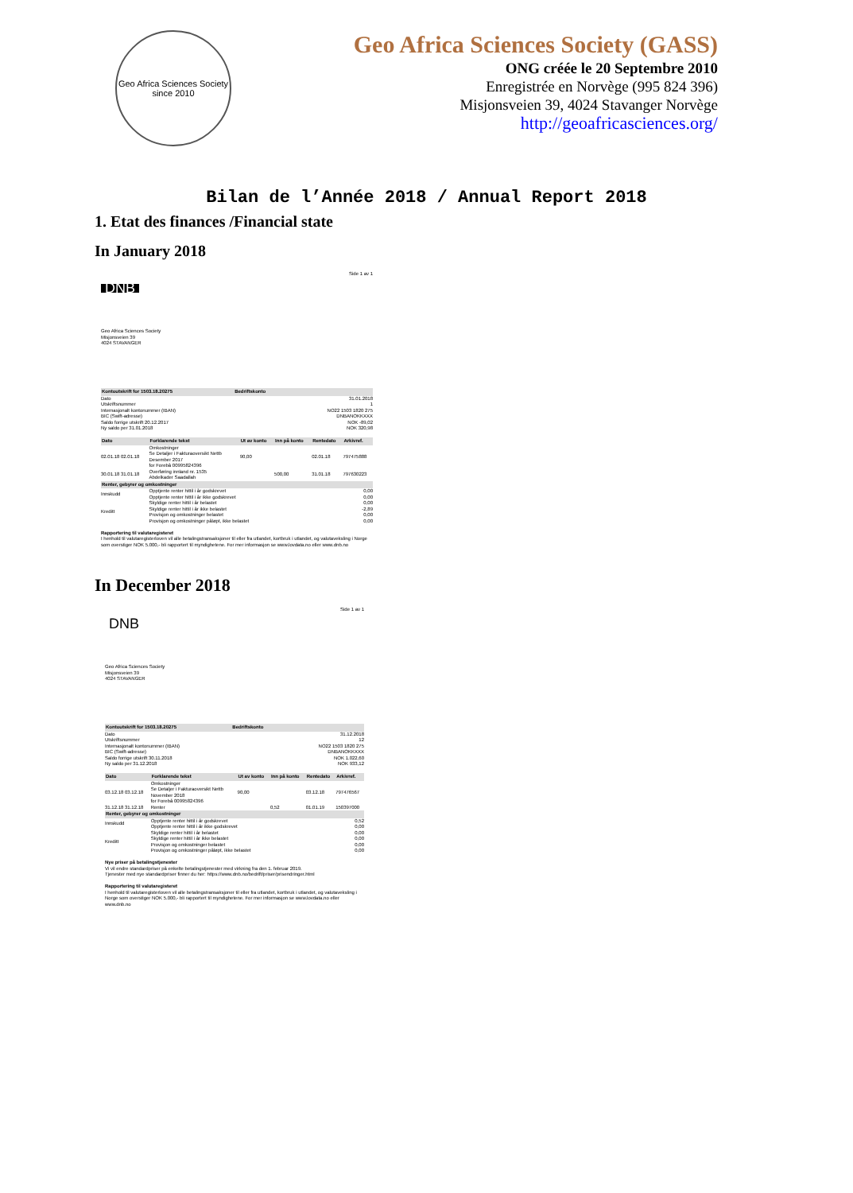Geo Africa Sciences Society
since 2010
Geo Africa Sciences Society (GASS)
ONG créée le 20 Septembre 2010
Enregistrée en Norvège (995 824 396)
Misjonsveien 39, 4024 Stavanger Norvège
http://geoafricasciences.org/
Bilan de l’Année 2018 / Annual Report 2018
1. Etat des finances /Financial state
In January 2018
Side 1 av 1
DNB
Geo Africa Sciences Society
Misjonsveien 39
4024 STAVANGER
| Kontoutskrift for 1503.18.20275 | Bedriftskonto | |
| --- | --- | --- |
| Dato | | 31.01.2018 |
| Utskriftsnummer | | 1 |
| Internasjonalt kontonummer (IBAN) | | NO22 1503 1820 275 |
| BIC (Swift-adresse) | | DNBANOKKXXX |
| Saldo forrige utskrift 20.12.2017 | | NOK -89,02 |
| Ny saldo per 31.01.2018 | | NOK 320,98 |
| Dato | Forklarende tekst | Ut av konto | Inn på konto | Rentedato | Arkivref. |
| --- | --- | --- | --- | --- | --- |
| 02.01.18 02.01.18 | Omkostninger Se Detaljer i Fakturaoversikt Nettb Desember 2017 for Forebå 00995824396 | 90,00 | | 02.01.18 | 797475888 |
| 30.01.18 31.01.18 | Overføring innland nr. 1535 Abdelkader Saadallah | | 500,00 | 31.01.18 | 797630223 |
| Renter, gebyrer og omkostninger | | | | | |
| Innskudd | Opptjente renter hittil i år godskrevet Opptjente renter hittil i år ikke godskrevet | | | | 0,00 0,00 |
| Kreditt | Skyldige renter hittil i år belastet Skyldige renter hittil i år ikke belastet Provisjon og omkostninger belastet Provisjon og omkostninger påløpt, ikke belastet | | | | 0,00 -2,89 0,00 0,00 |
Rapportering til valutaregisteret
I henhold til valutaregisterloven vil alle betalingstransaksjoner til eller fra utlandet, kortbruk i utlandet, og valutaveksling i Norge som overstiger NOK 5.000,- bli rapportert til myndighetene. For mer informasjon se www.lovdata.no eller www.dnb.no
In December 2018
Side 1 av 1
DNB
Geo Africa Sciences Society
Misjonsveien 39
4024 STAVANGER
| Kontoutskrift for 1503.18.20275 | Bedriftskonto | |
| --- | --- | --- |
| Dato | | 31.12.2018 |
| Utskriftsnummer | | 12 |
| Internasjonalt kontonummer (IBAN) | | NO22 1503 1820 275 |
| BIC (Swift-adresse) | | DNBANOKKXXX |
| Saldo forrige utskrift 30.11.2018 | | NOK 1.022,60 |
| Ny saldo per 31.12.2018 | | NOK 933,12 |
| Dato | Forklarende tekst | Ut av konto | Inn på konto | Rentedato | Arkivref. |
| --- | --- | --- | --- | --- | --- |
| 03.12.18 03.12.18 | Omkostninger Se Detaljer i Fakturaoversikt Nettb November 2018 for Forebå 00995824396 | 90,00 | | 03.12.18 | 797476567 |
| 31.12.18 31.12.18 | Renter | | 0,52 | 01.01.19 | 150397000 |
| Renter, gebyrer og omkostninger | | | | | |
| Innskudd | Opptjente renter hittil i år godskrevet Opptjente renter hittil i år ikke godskrevet | | | | 0,52 0,00 |
| Kreditt | Skyldige renter hittil i år belastet Skyldige renter hittil i år ikke belastet Provisjon og omkostninger belastet Provisjon og omkostninger påløpt, ikke belastet | | | | 0,00 0,00 0,00 0,00 |
Nye priser på betalingstjenester
Vi vil endre standardpriser på enkelte betalingstjenester med virkning fra den 1. februar 2019.
Tjenester med nye standardpriser finner du her: https://www.dnb.no/bedrift/priser/prisendringer.html
Rapportering til valutaregisteret
I henhold til valutaregisterloven vil alle betalingstransaksjoner til eller fra utlandet, kortbruk i utlandet, og valutaveksling i Norge som overstiger NOK 5.000,- bli rapportert til myndighetene. For mer informasjon se www.lovdata.no eller www.dnb.no